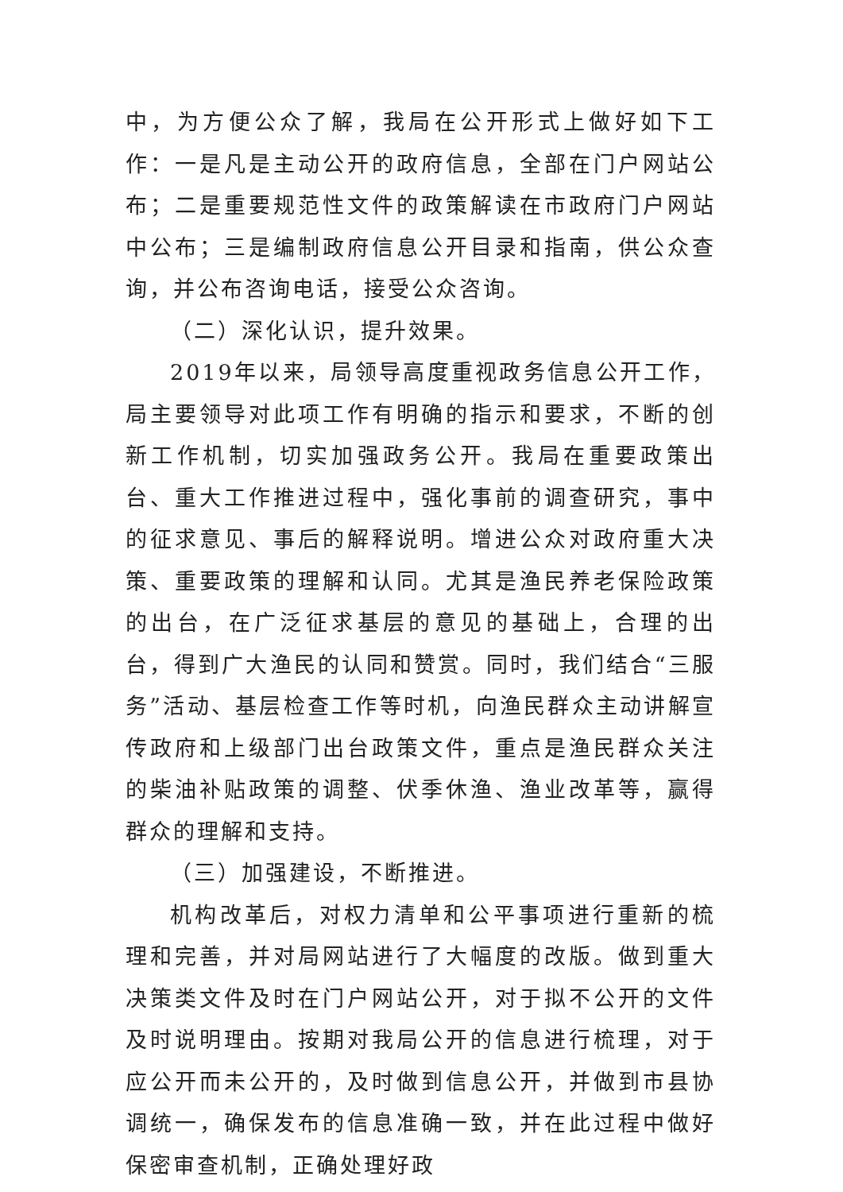中，为方便公众了解，我局在公开形式上做好如下工作：一是凡是主动公开的政府信息，全部在门户网站公布；二是重要规范性文件的政策解读在市政府门户网站中公布；三是编制政府信息公开目录和指南，供公众查询，并公布咨询电话，接受公众咨询。
（二）深化认识，提升效果。
2019年以来，局领导高度重视政务信息公开工作，局主要领导对此项工作有明确的指示和要求，不断的创新工作机制，切实加强政务公开。我局在重要政策出台、重大工作推进过程中，强化事前的调查研究，事中的征求意见、事后的解释说明。增进公众对政府重大决策、重要政策的理解和认同。尤其是渔民养老保险政策的出台，在广泛征求基层的意见的基础上，合理的出台，得到广大渔民的认同和赞赏。同时，我们结合“三服务”活动、基层检查工作等时机，向渔民群众主动讲解宣传政府和上级部门出台政策文件，重点是渔民群众关注的柴油补贴政策的调整、伏季休渔、渔业改革等，赢得群众的理解和支持。
（三）加强建设，不断推进。
机构改革后，对权力清单和公平事项进行重新的梳理和完善，并对局网站进行了大幅度的改版。做到重大决策类文件及时在门户网站公开，对于拟不公开的文件及时说明理由。按期对我局公开的信息进行梳理，对于应公开而未公开的，及时做到信息公开，并做到市县协调统一，确保发布的信息准确一致，并在此过程中做好保密审查机制，正确处理好政